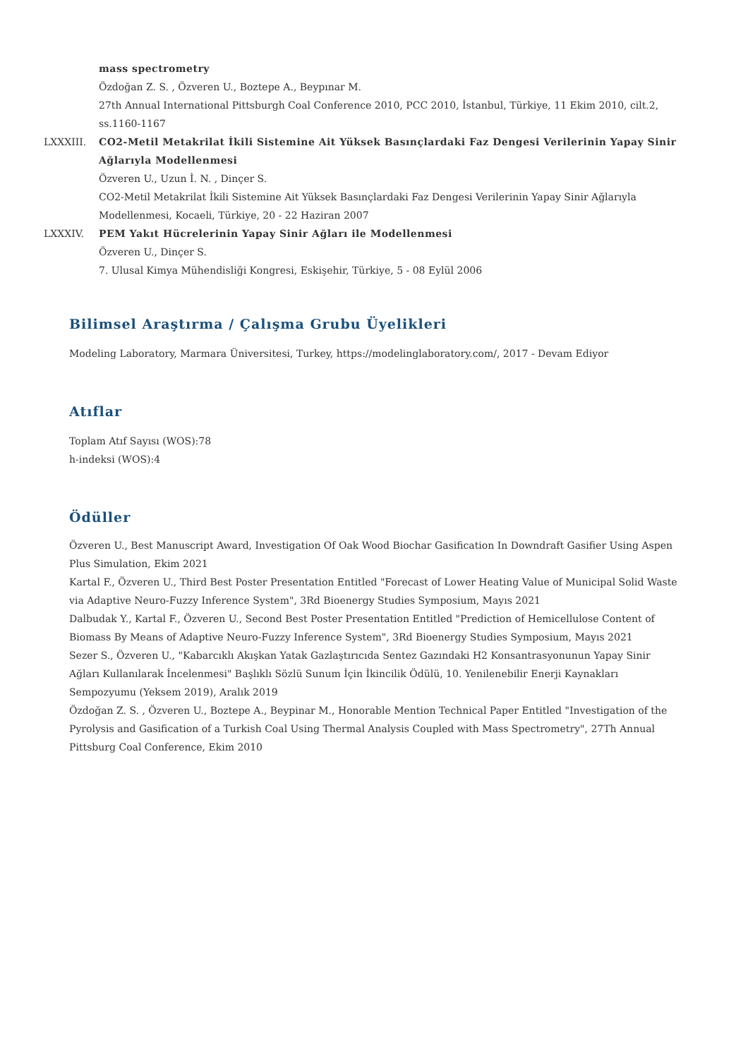mass spectrometry
Özdoğan Z. S. , Özveren U., Boztepe A., Beypınar M.
27th Annual International Pittsburgh Coal Conference 2010, PCC 2010, İstanbul, Türkiye, 11 Ekim 2010, cilt.2, ss.1160-1167
LXXXIII. CO2-Metil Metakrilat İkili Sistemine Ait Yüksek Basınçlardaki Faz Dengesi Verilerinin Yapay Sinir Ağlarıyla Modellenmesi
Özveren U., Uzun İ. N. , Dinçer S.
CO2-Metil Metakrilat İkili Sistemine Ait Yüksek Basınçlardaki Faz Dengesi Verilerinin Yapay Sinir Ağlarıyla Modellenmesi, Kocaeli, Türkiye, 20 - 22 Haziran 2007
LXXXIV. PEM Yakıt Hücrelerinin Yapay Sinir Ağları ile Modellenmesi
Özveren U., Dinçer S.
7. Ulusal Kimya Mühendisliği Kongresi, Eskişehir, Türkiye, 5 - 08 Eylül 2006
Bilimsel Araştırma / Çalışma Grubu Üyelikleri
Modeling Laboratory, Marmara Üniversitesi, Turkey, https://modelinglaboratory.com/, 2017 - Devam Ediyor
Atıflar
Toplam Atıf Sayısı (WOS):78
h-indeksi (WOS):4
Ödüller
Özveren U., Best Manuscript Award, Investigation Of Oak Wood Biochar Gasification In Downdraft Gasifier Using Aspen Plus Simulation, Ekim 2021
Kartal F., Özveren U., Third Best Poster Presentation Entitled "Forecast of Lower Heating Value of Municipal Solid Waste via Adaptive Neuro-Fuzzy Inference System", 3Rd Bioenergy Studies Symposium, Mayıs 2021
Dalbudak Y., Kartal F., Özveren U., Second Best Poster Presentation Entitled "Prediction of Hemicellulose Content of Biomass By Means of Adaptive Neuro-Fuzzy Inference System", 3Rd Bioenergy Studies Symposium, Mayıs 2021
Sezer S., Özveren U., "Kabarcıklı Akışkan Yatak Gazlaştırıcıda Sentez Gazındaki H2 Konsantrasyonunun Yapay Sinir Ağları Kullanılarak İncelenmesi" Başlıklı Sözlü Sunum İçin İkincilik Ödülü, 10. Yenilenebilir Enerji Kaynakları Sempozyumu (Yeksem 2019), Aralık 2019
Özdoğan Z. S. , Özveren U., Boztepe A., Beypinar M., Honorable Mention Technical Paper Entitled "Investigation of the Pyrolysis and Gasification of a Turkish Coal Using Thermal Analysis Coupled with Mass Spectrometry", 27Th Annual Pittsburg Coal Conference, Ekim 2010